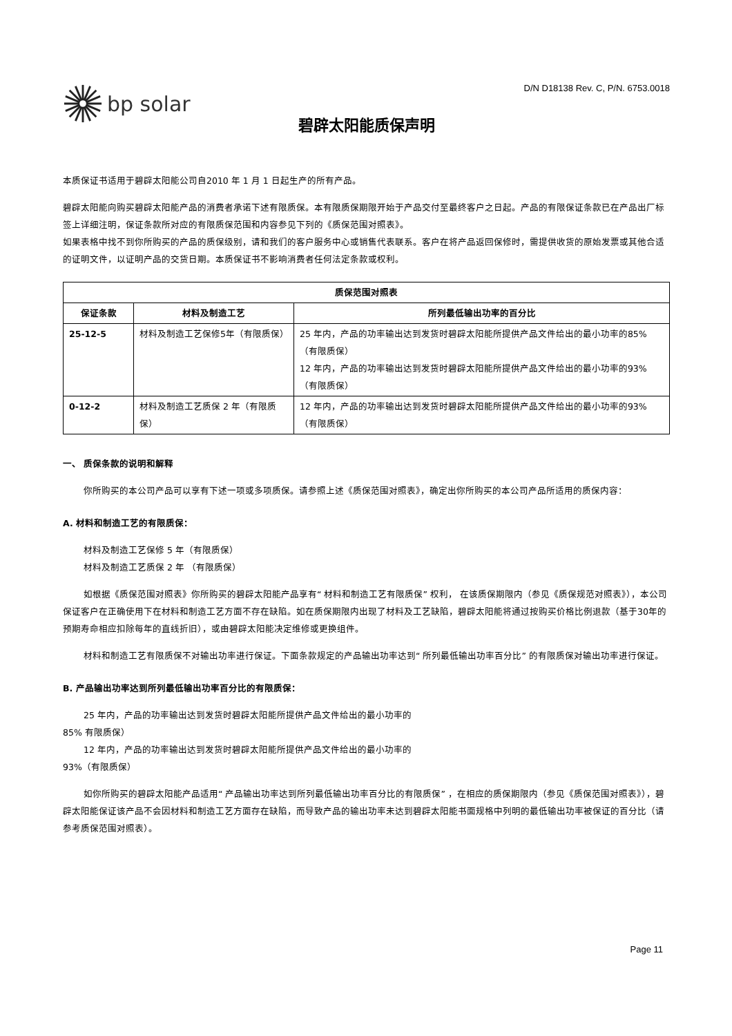bp solar
D/N D18138 Rev. C, P/N. 6753.0018
碧辟太阳能质保声明
本质保证书适用于碧辟太阳能公司自2010 年 1 月 1 日起生产的所有产品。
碧辟太阳能向购买碧辟太阳能产品的消费者承诺下述有限质保。本有限质保期限开始于产品交付至最终客户之日起。产品的有限保证条款已在产品出厂标签上详细注明，保证条款所对应的有限质保范围和内容参见下列的《质保范围对照表》。
如果表格中找不到你所购买的产品的质保级别，请和我们的客户服务中心或销售代表联系。客户在将产品返回保修时，需提供收货的原始发票或其他合适的证明文件，以证明产品的交货日期。本质保证书不影响消费者任何法定条款或权利。
| 质保范围对照表 | | |
| --- | --- | --- |
| 保证条款 | 材料及制造工艺 | 所列最低输出功率的百分比 |
| 25-12-5 | 材料及制造工艺保修5年（有限质保） | 25 年内，产品的功率输出达到发货时碧辟太阳能所提供产品文件给出的最小功率的85%（有限质保） 12 年内，产品的功率输出达到发货时碧辟太阳能所提供产品文件给出的最小功率的93%（有限质保） |
| 0-12-2 | 材料及制造工艺质保 2 年（有限质保） | 12 年内，产品的功率输出达到发货时碧辟太阳能所提供产品文件给出的最小功率的93%（有限质保） |
一、 质保条款的说明和解释
你所购买的本公司产品可以享有下述一项或多项质保。请参照上述《质保范围对照表》，确定出你所购买的本公司产品所适用的质保内容：
A. 材料和制造工艺的有限质保：
材料及制造工艺保修 5 年（有限质保）
材料及制造工艺质保 2 年 （有限质保）
如根据《质保范围对照表》你所购买的碧辟太阳能产品享有“ 材料和制造工艺有限质保” 权利， 在该质保期限内（参见《质保规范对照表》），本公司保证客户在正确使用下在材料和制造工艺方面不存在缺陷。如在质保期限内出现了材料及工艺缺陷，碧辟太阳能将通过按购买价格比例退款（基于30年的预期寿命相应扣除每年的直线折旧），或由碧辟太阳能决定维修或更换组件。
材料和制造工艺有限质保不对输出功率进行保证。下面条款规定的产品输出功率达到“ 所列最低输出功率百分比” 的有限质保对输出功率进行保证。
B. 产品输出功率达到所列最低输出功率百分比的有限质保：
25 年内，产品的功率输出达到发货时碧辟太阳能所提供产品文件给出的最小功率的
85% 有限质保）
12 年内，产品的功率输出达到发货时碧辟太阳能所提供产品文件给出的最小功率的
93%（有限质保）
如你所购买的碧辟太阳能产品适用“ 产品输出功率达到所列最低输出功率百分比的有限质保” ，在相应的质保期限内（参见《质保范围对照表》），碧辟太阳能保证该产品不会因材料和制造工艺方面存在缺陷，而导致产品的输出功率未达到碧辟太阳能书面规格中列明的最低输出功率被保证的百分比（请参考质保范围对照表）。
Page 11